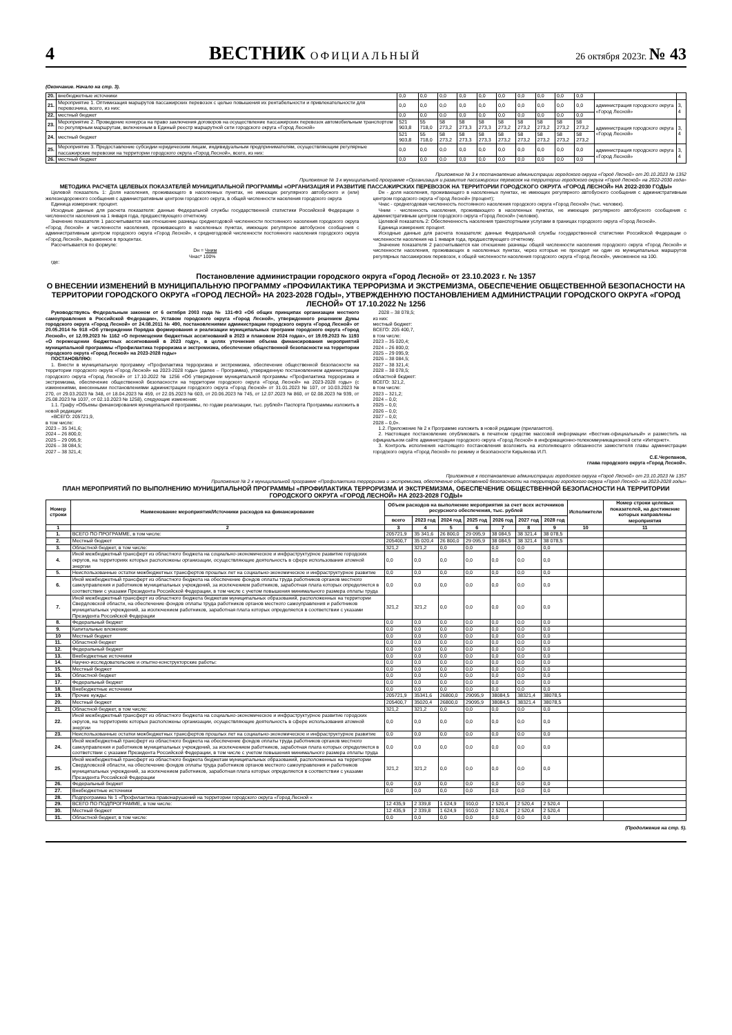4 ВЕСТНИК ОФИЦИАЛЬНЫЙ 26 октября 2023г. № 43
(Окончание. Начало на стр. 3).
| 20. | внебюджетные источники | 0,0 | 0,0 | 0,0 | 0,0 | 0,0 | 0,0 | 0,0 | 0,0 | 0,0 | 0,0 | | |
| 21. | Мероприятие 1. Оптимизация маршрутов пассажирских перевозок с целью повышения их рентабельности и привлекательности для перевозчика, всего, из них: | 0,0 | 0,0 | 0,0 | 0,0 | 0,0 | 0,0 | 0,0 | 0,0 | 0,0 | 0,0 | администрация городского округа «Город Лесной» | 3, 4 |
| 22. | местный бюджет | 0,0 | 0,0 | 0,0 | 0,0 | 0,0 | 0,0 | 0,0 | 0,0 | 0,0 | 0,0 | | |
| 23. | Мероприятие 2. Проведение конкурса на право заключения договоров на осуществление пассажирских перевозок автомобильным транспортом по регулярным маршрутам, включенным в Единый реестр маршрутной сети городского округа «Город Лесной» | 521 903,8 | 55 718,0 | 58 273,2 | 58 273,3 | 58 273,3 | 58 273,2 | 58 273,2 | 58 273,2 | 58 273,2 | 58 273,2 | администрация городского округа «Город Лесной» | 3, 4 |
| 24. | местный бюджет | 521 903,8 | 55 718,0 | 58 273,2 | 58 273,3 | 58 273,3 | 58 273,2 | 58 273,2 | 58 273,2 | 58 273,2 | 58 273,2 | | |
| 25. | Мероприятие 3. Предоставление субсидии юридическим лицам, индивидуальным предпринимателям, осуществляющим регулярные пассажирские перевозки на территории городского округа «Город Лесной», всего, из них: | 0,0 | 0,0 | 0,0 | 0,0 | 0,0 | 0,0 | 0,0 | 0,0 | 0,0 | 0,0 | администрация городского округа «Город Лесной» | 3, 4 |
| 26. | местный бюджет | 0,0 | 0,0 | 0,0 | 0,0 | 0,0 | 0,0 | 0,0 | 0,0 | 0,0 | 0,0 | | |
Приложение № 3 к постановлению администрации городского округа «Город Лесной» от 20.10.2023 № 1352
Приложение № 3 к муниципальной программе «Организация и развитие пассажирских перевозок на территории городского округа «Город Лесной» на 2022-2030 года»
МЕТОДИКА РАСЧЕТА ЦЕЛЕВЫХ ПОКАЗАТЕЛЕЙ МУНИЦИПАЛЬНОЙ ПРОГРАММЫ «ОРГАНИЗАЦИЯ И РАЗВИТИЕ ПАССАЖИРСКИХ ПЕРЕВОЗОК НА ТЕРРИТОРИИ ГОРОДСКОГО ОКРУГА «ГОРОД ЛЕСНОЙ» НА 2022-2030 ГОДЫ»
Целевой показатель 1: Доля населения, проживающего в населенных пунктах, не имеющих регулярного автобусного и (или) железнодорожного сообщения с административным центром городского округа, в общей численности населения городского округа
Единица измерения: процент.
Исходные данные для расчета показателя: данные Федеральной службы государственной статистики Российской Федерации о численности населения на 1 января года, предшествующего отчетному.
Значение показателя 1 рассчитывается как отношение разницы среднегодовой численности постоянного населения городского округа «Город Лесной» и численности населения, проживающего в населенных пунктах, имеющих регулярное автобусное сообщения с административным центром городского округа «Город Лесной», к среднегодовой численности постоянного населения городского округа «Город Лесной», выраженное в процентах.
Рассчитывается по формуле:
Dн = Чним
Чнас* 100%
где:
Dн - доля населения, проживающего в населенных пунктах, не имеющих регулярного автобусного сообщения с административным центром городского округа «Город Лесной» (процент);
Чнас - среднегодовая численность постоянного населения городского округа «Город Лесной» (тыс. человек).
Чним - численность населения, проживающего в населенных пунктах, не имеющих регулярного автобусного сообщения с административным центром городского округа «Город Лесной» (человек).
Целевой показатель 2: Обеспеченность населения транспортными услугами в границах городского округа «Город Лесной».
Единица измерения: процент.
Исходные данные для расчета показателя: данные Федеральной службы государственной статистики Российской Федерации о численности населения на 1 января года, предшествующего отчетному.
Значение показателя 2 рассчитывается как отношение разницы общей численности населения городского округа «Город Лесной» и численности населения, проживающих в населенных пунктах, через которые не проходит ни один из муниципальных маршрутов регулярных пассажирских перевозок, к общей численности населения городского округа «Город Лесной», умноженное на 100.
Постановление администрации городского округа «Город Лесной» от 23.10.2023 г. № 1357
О ВНЕСЕНИИ ИЗМЕНЕНИЙ В МУНИЦИПАЛЬНУЮ ПРОГРАММУ «ПРОФИЛАКТИКА ТЕРРОРИЗМА И ЭКСТРЕМИЗМА, ОБЕСПЕЧЕНИЕ ОБЩЕСТВЕННОЙ БЕЗОПАСНОСТИ НА ТЕРРИТОРИИ ГОРОДСКОГО ОКРУГА «ГОРОД ЛЕСНОЙ» НА 2023-2028 ГОДЫ», УТВЕРЖДЕННУЮ ПОСТАНОВЛЕНИЕМ АДМИНИСТРАЦИИ ГОРОДСКОГО ОКРУГА «ГОРОД ЛЕСНОЙ» ОТ 17.10.2022 № 1256
Руководствуясь Федеральным законом от 6 октября 2003 года № 131-ФЗ «Об общих принципах организации местного самоуправления в Российской Федерации», Уставом городского округа «Город Лесной», утвержденного решением Думы городского округа «Город Лесной» от 24.08.2011 № 490, постановлениями администрации городского округа «Город Лесной» от 20.05.2014 № 918 «Об утверждении Порядка формирования и реализации муниципальных программ городского округа «Город Лесной», от 12.09.2023 № 1162 «О перемещении бюджетных ассигнований в 2023 и плановом 2024 годах», от 19.09.2023 № 1193 «О перемещении бюджетных ассигнований в 2023 году», в целях уточнения объема финансирования мероприятий муниципальной программы «Профилактика терроризма и экстремизма, обеспечение общественной безопасности на территории городского округа «Город Лесной» на 2023-2028 годы»
ПОСТАНОВЛЯЮ:
1. Внести в муниципальную программу «Профилактика терроризма и экстремизма, обеспечение общественной безопасности на территории городского округа «Город Лесной» на 2023-2028 годы» (далее – Программа), утвержденную постановлением администрации городского округа «Город Лесной» от 17.10.2022 № 1256 «Об утверждении муниципальной программы «Профилактика терроризма и экстремизма, обеспечение общественной безопасности на территории городского округа «Город Лесной» на 2023-2028 годы» (с изменениями, внесенными постановлениями администрации городского округа «Город Лесной» от 31.01.2023 № 107, от 10.03.2023 № 270, от 29.03.2023 № 348, от 18.04.2023 № 459, от 22.05.2023 № 603, от 20.06.2023 № 745, от 12.07.2023 № 860, от 02.08.2023 № 939, от 25.08.2023 № 1037, от 02.10.2023 № 1258), следующие изменения:
1.1. Графу «Объемы финансирования муниципальной программы, по годам реализации, тыс. рублей» Паспорта Программы изложить в новой редакции:
«ВСЕГО: 205721,9,
в том числе:
2023 – 35 341,6;
2024 – 26 800,0;
2025 – 29 095,9;
2026 – 38 084,5;
2027 – 38 321,4;
2028 – 38 078,5;
из них:
местный бюджет:
ВСЕГО: 205 400,7,
в том числе:
2023 – 35 020,4;
2024 – 26 800,0;
2025 – 29 095,9;
2026 – 38 084,5;
2027 – 38 321,4;
2028 – 38 078,5;
областной бюджет:
ВСЕГО: 321,2,
в том числе:
2023 – 321,2;
2024 – 0,0;
2025 – 0,0;
2026 – 0,0;
2027 – 0,0;
2028 – 0,0».
1.2. Приложение № 2 к Программе изложить в новой редакции (прилагается).
2. Настоящее постановление опубликовать в печатном средстве массовой информации «Вестник-официальный» и разместить на официальном сайте администрации городского округа «Город Лесной» в информационно-телекоммуникационной сети «Интернет».
3. Контроль исполнения настоящего постановления возложить на исполняющего обязанности заместителя главы администрации городского округа «Город Лесной» по режиму и безопасности Кирьянова И.П.
С.Е.Черепанов,
глава городского округа «Город Лесной».
Приложение к постановлению администрации городского округа «Город Лесной» от 23.10.2023 № 1357
Приложение № 2 к муниципальной программе «Профилактика терроризма и экстремизма, обеспечение общественной безопасности на территории городского округа «Город Лесной» на 2023-2028 годы»
ПЛАН МЕРОПРИЯТИЙ ПО ВЫПОЛНЕНИЮ МУНИЦИПАЛЬНОЙ ПРОГРАММЫ «ПРОФИЛАКТИКА ТЕРРОРИЗМА И ЭКСТРЕМИЗМА, ОБЕСПЕЧЕНИЕ ОБЩЕСТВЕННОЙ БЕЗОПАСНОСТИ НА ТЕРРИТОРИИ ГОРОДСКОГО ОКРУГА «ГОРОД ЛЕСНОЙ» НА 2023-2028 ГОДЫ»
| Номер строки | Наименование мероприятия/Источники расходов на финансирование | Объем расходов на выполнение мероприятия за счет всех источников ресурсного обеспечения, тыс. рублей | | | | | | | Исполнители | Номер строки целевых показателей, на достижение которых направлены мероприятия |
| --- | --- | --- | --- | --- | --- | --- | --- | --- | --- | --- |
| | | всего | 2023 год | 2024 год | 2025 год | 2026 год | 2027 год | 2028 год | | |
| 1 | 2 | 3 | 4 | 5 | 6 | 7 | 8 | 9 | 10 | 11 |
| 1. | ВСЕГО ПО ПРОГРАММЕ, в том числе: | 205721,9 | 35 341,6 | 26 800,0 | 29 095,9 | 38 084,5 | 38 321,4 | 38 078,5 | | |
| 2. | Местный бюджет | 205400,7 | 35 020,4 | 26 800,0 | 29 095,9 | 38 084,5 | 38 321,4 | 38 078,5 | | |
| 3. | Областной бюджет, в том числе: | 321,2 | 321,2 | 0,0 | 0,0 | 0,0 | 0,0 | 0,0 | | |
| 4. | Иной межбюджетный трансферт из областного бюджета на социально-экономическое и инфраструктурное развитие городских округов, на территориях которых расположены организации, осуществляющие деятельность в сфере использования атомной энергии | 0,0 | 0,0 | 0,0 | 0,0 | 0,0 | 0,0 | 0,0 | | |
| 5. | Неиспользованные остатки межбюджетных трансфертов прошлых лет на социально-экономическое и инфраструктурное развитие | 0,0 | 0,0 | 0,0 | 0,0 | 0,0 | 0,0 | 0,0 | | |
| 6. | Иной межбюджетный трансферт из областного бюджета на обеспечение фондов оплаты труда работников органов местного самоуправления и работников муниципальных учреждений, за исключением работников, заработная плата которых определяется в соответствии с указами Президента Российской Федерации, в том числе с учетом повышения минимального размера оплаты труда | 0,0 | 0,0 | 0,0 | 0,0 | 0,0 | 0,0 | 0,0 | | |
| 7. | Иной межбюджетный трансферт из областного бюджета бюджетам муниципальных образований, расположенных на территории Свердловской области, на обеспечение фондов оплаты труда работников органов местного самоуправления и работников муниципальных учреждений, за исключением работников, заработная плата которых определяется в соответствии с указами Президента Российской Федерации | 321,2 | 321,2 | 0,0 | 0,0 | 0,0 | 0,0 | 0,0 | | |
| 8. | Федеральный бюджет | 0,0 | 0,0 | 0,0 | 0,0 | 0,0 | 0,0 | 0,0 | | |
| 9. | Капитальные вложения: | 0,0 | 0,0 | 0,0 | 0,0 | 0,0 | 0,0 | 0,0 | | |
| 10 | Местный бюджет | 0,0 | 0,0 | 0,0 | 0,0 | 0,0 | 0,0 | 0,0 | | |
| 11. | Областной бюджет | 0,0 | 0,0 | 0,0 | 0,0 | 0,0 | 0,0 | 0,0 | | |
| 12. | Федеральный бюджет | 0,0 | 0,0 | 0,0 | 0,0 | 0,0 | 0,0 | 0,0 | | |
| 13. | Внебюджетные источники | 0,0 | 0,0 | 0,0 | 0,0 | 0,0 | 0,0 | 0,0 | | |
| 14. | Научно-исследовательские и опытно-конструкторские работы: | 0,0 | 0,0 | 0,0 | 0,0 | 0,0 | 0,0 | 0,0 | | |
| 15. | Местный бюджет | 0,0 | 0,0 | 0,0 | 0,0 | 0,0 | 0,0 | 0,0 | | |
| 16. | Областной бюджет | 0,0 | 0,0 | 0,0 | 0,0 | 0,0 | 0,0 | 0,0 | | |
| 17. | Федеральный бюджет | 0,0 | 0,0 | 0,0 | 0,0 | 0,0 | 0,0 | 0,0 | | |
| 18. | Внебюджетные источники | 0,0 | 0,0 | 0,0 | 0,0 | 0,0 | 0,0 | 0,0 | | |
| 19. | Прочие нужды: | 205721,9 | 35341,6 | 26800,0 | 29095,9 | 38084,5 | 38321,4 | 38078,5 | | |
| 20. | Местный бюджет | 205400,7 | 35020,4 | 26800,0 | 29095,9 | 38084,5 | 38321,4 | 38078,5 | | |
| 21. | Областной бюджет, в том числе: | 321,2 | 321,2 | 0,0 | 0,0 | 0,0 | 0,0 | 0,0 | | |
| 22. | Иной межбюджетный трансферт из областного бюджета на социально-экономическое и инфраструктурное развитие городских округов, на территориях которых расположены организации, осуществляющие деятельность в сфере использования атомной энергии | 0,0 | 0,0 | 0,0 | 0,0 | 0,0 | 0,0 | 0,0 | | |
| 23. | Неиспользованные остатки межбюджетных трансфертов прошлых лет на социально-экономическое и инфраструктурное развитие | 0,0 | 0,0 | 0,0 | 0,0 | 0,0 | 0,0 | 0,0 | | |
| 24. | Иной межбюджетный трансферт из областного бюджета на обеспечение фондов оплаты труда работников органов местного самоуправления и работников муниципальных учреждений, за исключением работников, заработная плата которых определяется в соответствии с указами Президента Российской Федерации, в том числе с учетом повышения минимального размера оплаты труда | 0,0 | 0,0 | 0,0 | 0,0 | 0,0 | 0,0 | 0,0 | | |
| 25. | Иной межбюджетный трансферт из областного бюджета бюджетам муниципальных образований, расположенных на территории Свердловской области, на обеспечение фондов оплаты труда работников органов местного самоуправления и работников муниципальных учреждений, за исключением работников, заработная плата которых определяется в соответствии с указами Президента Российской Федерации | 321,2 | 321,2 | 0,0 | 0,0 | 0,0 | 0,0 | 0,0 | | |
| 26. | Федеральный бюджет | 0,0 | 0,0 | 0,0 | 0,0 | 0,0 | 0,0 | 0,0 | | |
| 27. | Внебюджетные источники | 0,0 | 0,0 | 0,0 | 0,0 | 0,0 | 0,0 | 0,0 | | |
| 28. | Подпрограмма № 1 «Профилактика правонарушений на территории городского округа «Город Лесной « | | | | | | | | | |
| 29. | ВСЕГО ПО ПОДПРОГРАММЕ, в том числе: | 12 435,9 | 2 339,8 | 1 624,9 | 910,0 | 2 520,4 | 2 520,4 | 2 520,4 | | |
| 30. | Местный бюджет | 12 435,9 | 2 339,8 | 1 624,9 | 910,0 | 2 520,4 | 2 520,4 | 2 520,4 | | |
| 31. | Областной бюджет, в том числе: | 0,0 | 0,0 | 0,0 | 0,0 | 0,0 | 0,0 | 0,0 | | |
(Продолжение на стр. 5).